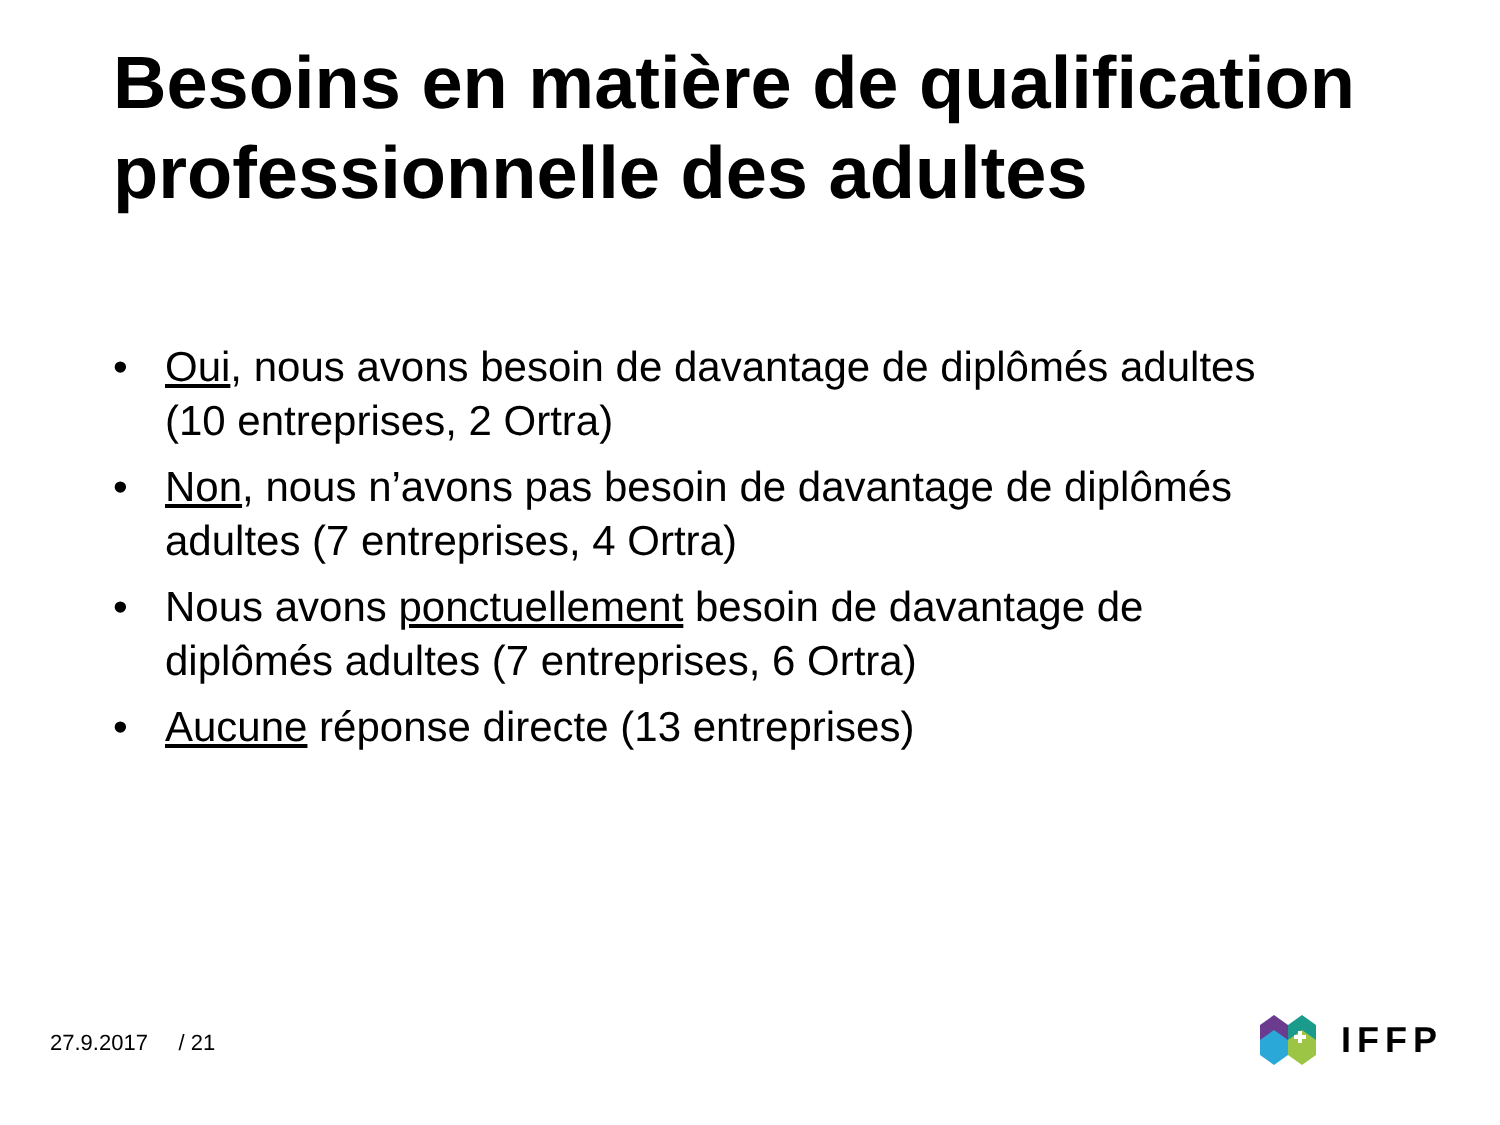Besoins en matière de qualification professionnelle des adultes
• Oui, nous avons besoin de davantage de diplômés adultes (10 entreprises, 2 Ortra)
• Non, nous n’avons pas besoin de davantage de diplômés adultes (7 entreprises, 4 Ortra)
• Nous avons ponctuellement besoin de davantage de diplômés adultes (7 entreprises, 6 Ortra)
• Aucune réponse directe (13 entreprises)
27.9.2017 / 21
IFFP